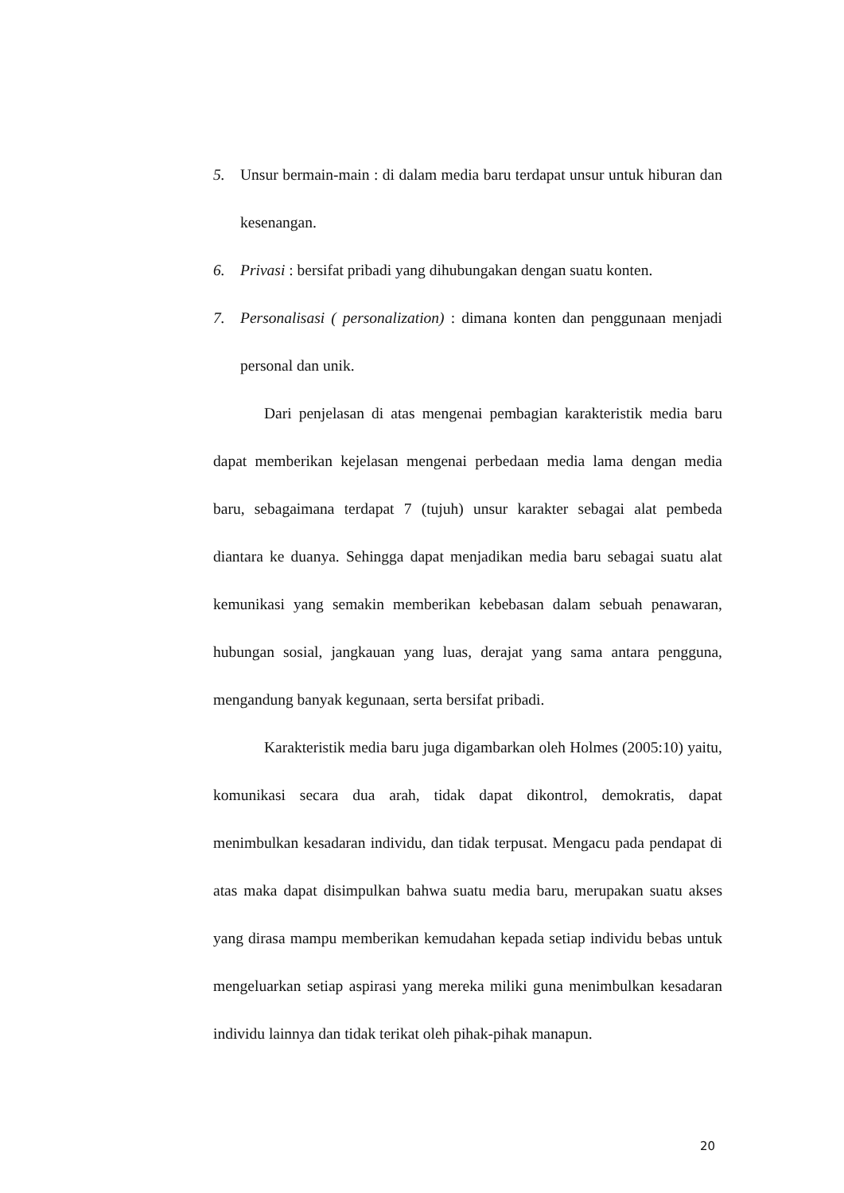5. Unsur bermain-main : di dalam media baru terdapat unsur untuk hiburan dan kesenangan.
6. Privasi : bersifat pribadi yang dihubungakan dengan suatu konten.
7. Personalisasi ( personalization) : dimana konten dan penggunaan menjadi personal dan unik.
Dari penjelasan di atas mengenai pembagian karakteristik media baru dapat memberikan kejelasan mengenai perbedaan media lama dengan media baru, sebagaimana terdapat 7 (tujuh) unsur karakter sebagai alat pembeda diantara ke duanya. Sehingga dapat menjadikan media baru sebagai suatu alat kemunikasi yang semakin memberikan kebebasan dalam sebuah penawaran, hubungan sosial, jangkauan yang luas, derajat yang sama antara pengguna, mengandung banyak kegunaan, serta bersifat pribadi.
Karakteristik media baru juga digambarkan oleh Holmes (2005:10) yaitu, komunikasi secara dua arah, tidak dapat dikontrol, demokratis, dapat menimbulkan kesadaran individu, dan tidak terpusat. Mengacu pada pendapat di atas maka dapat disimpulkan bahwa suatu media baru, merupakan suatu akses yang dirasa mampu memberikan kemudahan kepada setiap individu bebas untuk mengeluarkan setiap aspirasi yang mereka miliki guna menimbulkan kesadaran individu lainnya dan tidak terikat oleh pihak-pihak manapun.
20